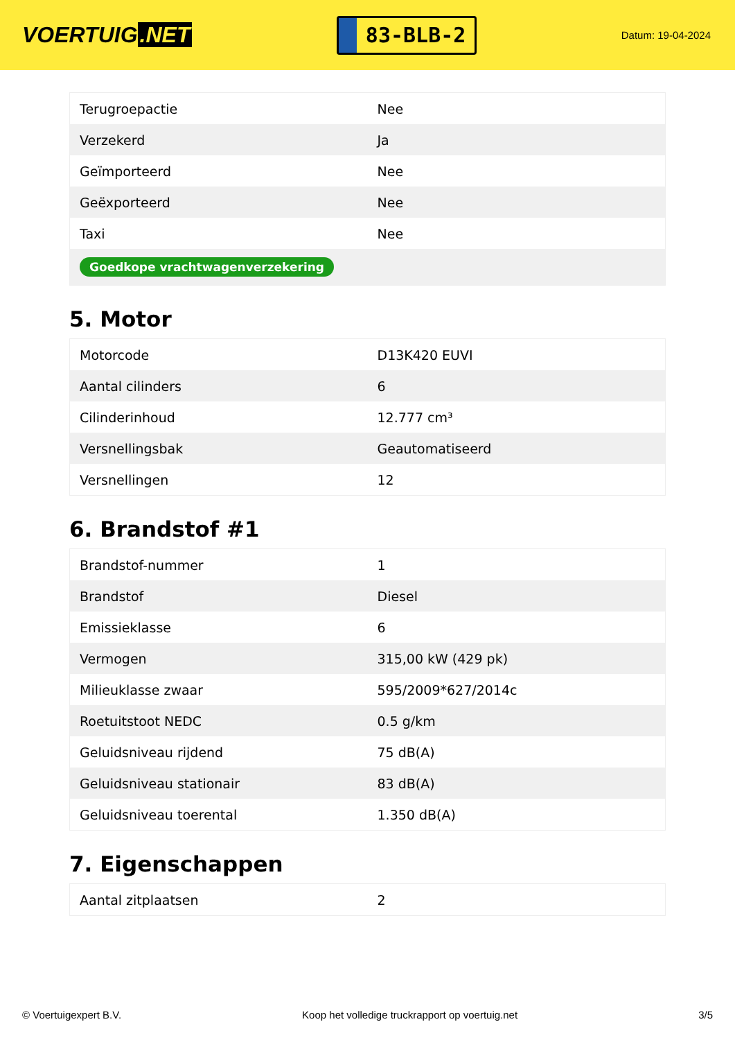VOERTUIG.NET
83-BLB-2
Datum: 19-04-2024
| Terugroepactie | Nee |
| Verzekerd | Ja |
| Geïmporteerd | Nee |
| Geëxporteerd | Nee |
| Taxi | Nee |
| Goedkope vrachtwagenverzekering | |
5. Motor
| Motorcode | D13K420 EUVI |
| Aantal cilinders | 6 |
| Cilinderinhoud | 12.777 cm³ |
| Versnellingsbak | Geautomatiseerd |
| Versnellingen | 12 |
6. Brandstof #1
| Brandstof-nummer | 1 |
| Brandstof | Diesel |
| Emissieklasse | 6 |
| Vermogen | 315,00 kW (429 pk) |
| Milieuklasse zwaar | 595/2009*627/2014c |
| Roetuitstoot NEDC | 0.5 g/km |
| Geluidsniveau rijdend | 75 dB(A) |
| Geluidsniveau stationair | 83 dB(A) |
| Geluidsniveau toerental | 1.350 dB(A) |
7. Eigenschappen
| Aantal zitplaatsen | 2 |
© Voertuigexpert B.V. Koop het volledige truckrapport op voertuig.net 3/5